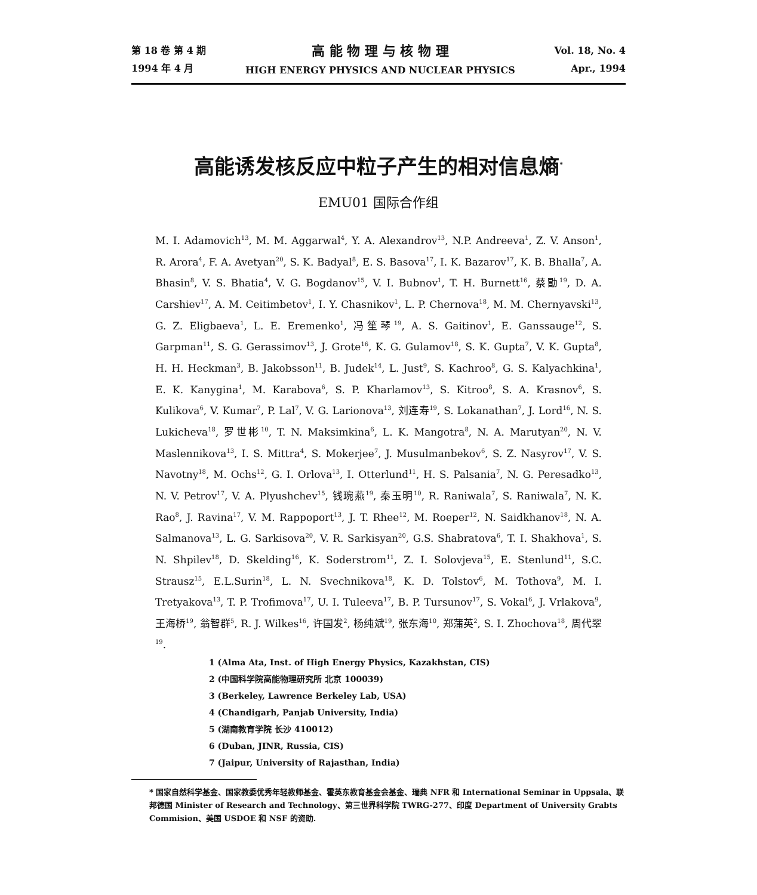第 18 卷 第 4 期
1994 年 4 月
高 能 物 理 与 核 物 理
HIGH ENERGY PHYSICS AND NUCLEAR PHYSICS
Vol. 18, No. 4
Apr., 1994
高能诱发核反应中粒子产生的相对信息熵<sup>*</sup>
EMU01 国际合作组
M. I. Adamovich<sup>13</sup>, M. M. Aggarwal<sup>4</sup>, Y. A. Alexandrov<sup>13</sup>, N.P. Andreeva<sup>1</sup>, Z. V. Anson<sup>1</sup>, R. Arora<sup>4</sup>, F. A. Avetyan<sup>20</sup>, S. K. Badyal<sup>8</sup>, E. S. Basova<sup>17</sup>, I. K. Bazarov<sup>17</sup>, K. B. Bhalla<sup>7</sup>, A. Bhasin<sup>8</sup>, V. S. Bhatia<sup>4</sup>, V. G. Bogdanov<sup>15</sup>, V. I. Bubnov<sup>1</sup>, T. H. Burnett<sup>16</sup>, 蔡勖<sup>19</sup>, D. A. Carshiev<sup>17</sup>, A. M. Ceitimbetov<sup>1</sup>, I. Y. Chasnikov<sup>1</sup>, L. P. Chernova<sup>18</sup>, M. M. Chernyavski<sup>13</sup>, G. Z. Eligbaeva<sup>1</sup>, L. E. Eremenko<sup>1</sup>, 冯笙琴<sup>19</sup>, A. S. Gaitinov<sup>1</sup>, E. Ganssauge<sup>12</sup>, S. Garpman<sup>11</sup>, S. G. Gerassimov<sup>13</sup>, J. Grote<sup>16</sup>, K. G. Gulamov<sup>18</sup>, S. K. Gupta<sup>7</sup>, V. K. Gupta<sup>8</sup>, H. H. Heckman<sup>3</sup>, B. Jakobsson<sup>11</sup>, B. Judek<sup>14</sup>, L. Just<sup>9</sup>, S. Kachroo<sup>8</sup>, G. S. Kalyachkina<sup>1</sup>, E. K. Kanygina<sup>1</sup>, M. Karabova<sup>6</sup>, S. P. Kharlamov<sup>13</sup>, S. Kitroo<sup>8</sup>, S. A. Krasnov<sup>6</sup>, S. Kulikova<sup>6</sup>, V. Kumar<sup>7</sup>, P. Lal<sup>7</sup>, V. G. Larionova<sup>13</sup>, 刘连寿<sup>19</sup>, S. Lokanathan<sup>7</sup>, J. Lord<sup>16</sup>, N. S. Lukicheva<sup>18</sup>, 罗世彬<sup>10</sup>, T. N. Maksimkina<sup>6</sup>, L. K. Mangotra<sup>8</sup>, N. A. Marutyan<sup>20</sup>, N. V. Maslennikova<sup>13</sup>, I. S. Mittra<sup>4</sup>, S. Mokerjee<sup>7</sup>, J. Musulmanbekov<sup>6</sup>, S. Z. Nasyrov<sup>17</sup>, V. S. Navotny<sup>18</sup>, M. Ochs<sup>12</sup>, G. I. Orlova<sup>13</sup>, I. Otterlund<sup>11</sup>, H. S. Palsania<sup>7</sup>, N. G. Peresadko<sup>13</sup>, N. V. Petrov<sup>17</sup>, V. A. Plyushchev<sup>15</sup>, 钱琬燕<sup>19</sup>, 秦玉明<sup>10</sup>, R. Raniwala<sup>7</sup>, S. Raniwala<sup>7</sup>, N. K. Rao<sup>8</sup>, J. Ravina<sup>17</sup>, V. M. Rappoport<sup>13</sup>, J. T. Rhee<sup>12</sup>, M. Roeper<sup>12</sup>, N. Saidkhanov<sup>18</sup>, N. A. Salmanova<sup>13</sup>, L. G. Sarkisova<sup>20</sup>, V. R. Sarkisyan<sup>20</sup>, G.S. Shabratova<sup>6</sup>, T. I. Shakhova<sup>1</sup>, S. N. Shpilev<sup>18</sup>, D. Skelding<sup>16</sup>, K. Soderstrom<sup>11</sup>, Z. I. Solovjeva<sup>15</sup>, E. Stenlund<sup>11</sup>, S.C. Strausz<sup>15</sup>, E.L.Surin<sup>18</sup>, L. N. Svechnikova<sup>18</sup>, K. D. Tolstov<sup>6</sup>, M. Tothova<sup>9</sup>, M. I. Tretyakova<sup>13</sup>, T. P. Trofimova<sup>17</sup>, U. I. Tuleeva<sup>17</sup>, B. P. Tursunov<sup>17</sup>, S. Vokal<sup>6</sup>, J. Vrlakova<sup>9</sup>, 王海桥<sup>19</sup>, 翁智群<sup>5</sup>, R. J. Wilkes<sup>16</sup>, 许国发<sup>2</sup>, 杨纯斌<sup>19</sup>, 张东海<sup>10</sup>, 郑蒲英<sup>2</sup>, S. I. Zhochova<sup>18</sup>, 周代翠<sup>19</sup>.
1 (Alma Ata, Inst. of High Energy Physics, Kazakhstan, CIS)
2 (中国科学院高能物理研究所 北京 100039)
3 (Berkeley, Lawrence Berkeley Lab, USA)
4 (Chandigarh, Panjab University, India)
5 (湖南教育学院 长沙 410012)
6 (Duban, JINR, Russia, CIS)
7 (Jaipur, University of Rajasthan, India)
* 国家自然科学基金、国家教委优秀年轻教师基金、霍英东教育基金会基金、瑞典 NFR 和 International Seminar in Uppsala、联邦德国 Minister of Research and Technology、第三世界科学院 TWRG-277、印度 Department of University Grabts Commision、美国 USDOE 和 NSF 的资助.